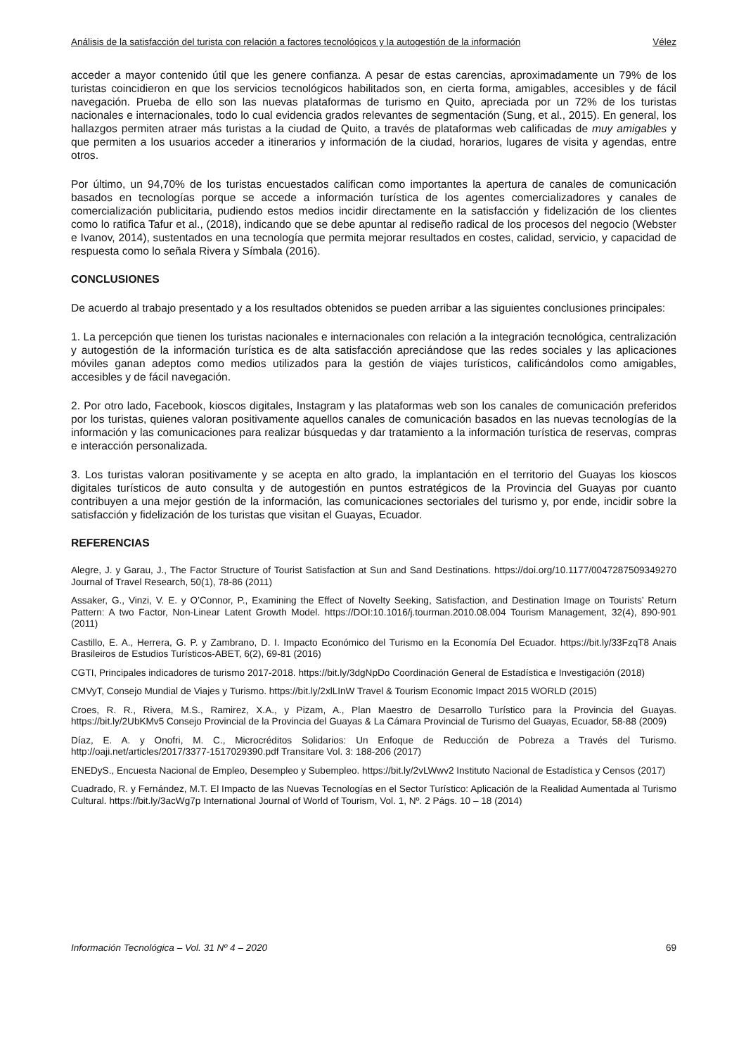Análisis de la satisfacción del turista con relación a factores tecnológicos y la autogestión de la información Vélez
acceder a mayor contenido útil que les genere confianza. A pesar de estas carencias, aproximadamente un 79% de los turistas coincidieron en que los servicios tecnológicos habilitados son, en cierta forma, amigables, accesibles y de fácil navegación. Prueba de ello son las nuevas plataformas de turismo en Quito, apreciada por un 72% de los turistas nacionales e internacionales, todo lo cual evidencia grados relevantes de segmentación (Sung, et al., 2015). En general, los hallazgos permiten atraer más turistas a la ciudad de Quito, a través de plataformas web calificadas de muy amigables y que permiten a los usuarios acceder a itinerarios y información de la ciudad, horarios, lugares de visita y agendas, entre otros.
Por último, un 94,70% de los turistas encuestados califican como importantes la apertura de canales de comunicación basados en tecnologías porque se accede a información turística de los agentes comercializadores y canales de comercialización publicitaria, pudiendo estos medios incidir directamente en la satisfacción y fidelización de los clientes como lo ratifica Tafur et al., (2018), indicando que se debe apuntar al rediseño radical de los procesos del negocio (Webster e Ivanov, 2014), sustentados en una tecnología que permita mejorar resultados en costes, calidad, servicio, y capacidad de respuesta como lo señala Rivera y Símbala (2016).
CONCLUSIONES
De acuerdo al trabajo presentado y a los resultados obtenidos se pueden arribar a las siguientes conclusiones principales:
1. La percepción que tienen los turistas nacionales e internacionales con relación a la integración tecnológica, centralización y autogestión de la información turística es de alta satisfacción apreciándose que las redes sociales y las aplicaciones móviles ganan adeptos como medios utilizados para la gestión de viajes turísticos, calificándolos como amigables, accesibles y de fácil navegación.
2. Por otro lado, Facebook, kioscos digitales, Instagram y las plataformas web son los canales de comunicación preferidos por los turistas, quienes valoran positivamente aquellos canales de comunicación basados en las nuevas tecnologías de la información y las comunicaciones para realizar búsquedas y dar tratamiento a la información turística de reservas, compras e interacción personalizada.
3. Los turistas valoran positivamente y se acepta en alto grado, la implantación en el territorio del Guayas los kioscos digitales turísticos de auto consulta y de autogestión en puntos estratégicos de la Provincia del Guayas por cuanto contribuyen a una mejor gestión de la información, las comunicaciones sectoriales del turismo y, por ende, incidir sobre la satisfacción y fidelización de los turistas que visitan el Guayas, Ecuador.
REFERENCIAS
Alegre, J. y Garau, J., The Factor Structure of Tourist Satisfaction at Sun and Sand Destinations. https://doi.org/10.1177/0047287509349270 Journal of Travel Research, 50(1), 78-86 (2011)
Assaker, G., Vinzi, V. E. y O’Connor, P., Examining the Effect of Novelty Seeking, Satisfaction, and Destination Image on Tourists’ Return Pattern: A two Factor, Non-Linear Latent Growth Model. https://DOI:10.1016/j.tourman.2010.08.004 Tourism Management, 32(4), 890-901 (2011)
Castillo, E. A., Herrera, G. P. y Zambrano, D. I. Impacto Económico del Turismo en la Economía Del Ecuador. https://bit.ly/33FzqT8 Anais Brasileiros de Estudios Turísticos-ABET, 6(2), 69-81 (2016)
CGTI, Principales indicadores de turismo 2017-2018. https://bit.ly/3dgNpDo Coordinación General de Estadística e Investigación (2018)
CMVyT, Consejo Mundial de Viajes y Turismo. https://bit.ly/2xlLInW Travel & Tourism Economic Impact 2015 WORLD (2015)
Croes, R. R., Rivera, M.S., Ramirez, X.A., y Pizam, A., Plan Maestro de Desarrollo Turístico para la Provincia del Guayas. https://bit.ly/2UbKMv5 Consejo Provincial de la Provincia del Guayas & La Cámara Provincial de Turismo del Guayas, Ecuador, 58-88 (2009)
Díaz, E. A. y Onofri, M. C., Microcréditos Solidarios: Un Enfoque de Reducción de Pobreza a Través del Turismo. http://oaji.net/articles/2017/3377-1517029390.pdf Transitare Vol. 3: 188-206 (2017)
ENEDyS., Encuesta Nacional de Empleo, Desempleo y Subempleo. https://bit.ly/2vLWwv2 Instituto Nacional de Estadística y Censos (2017)
Cuadrado, R. y Fernández, M.T. El Impacto de las Nuevas Tecnologías en el Sector Turístico: Aplicación de la Realidad Aumentada al Turismo Cultural. https://bit.ly/3acWg7p International Journal of World of Tourism, Vol. 1, Nº. 2 Págs. 10 – 18 (2014)
Información Tecnológica – Vol. 31 Nº 4 – 2020 69